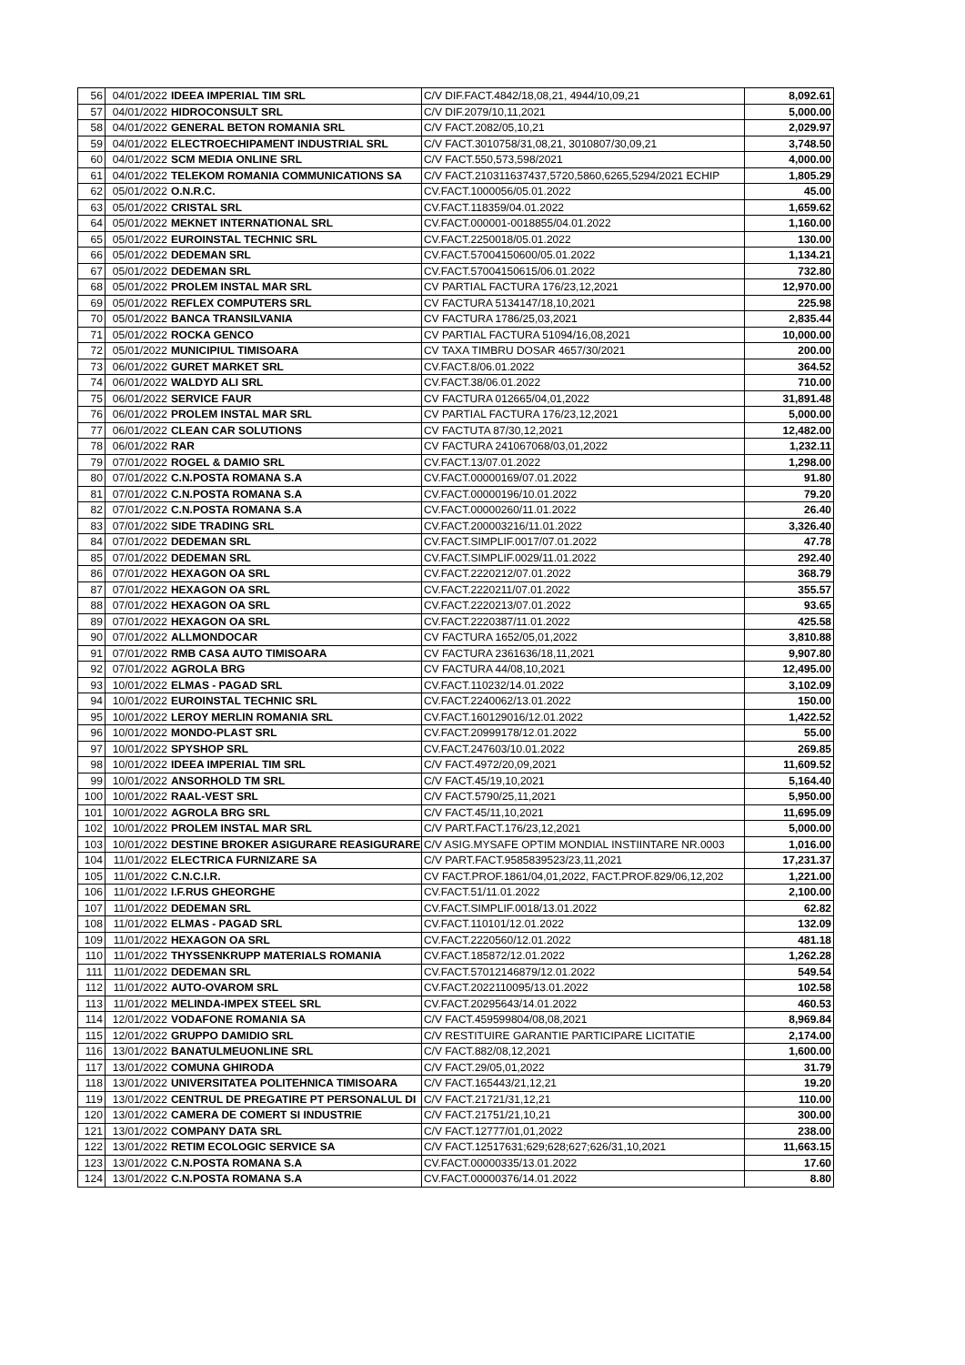| 56 | 04/01/2022 | IDEEA IMPERIAL TIM SRL | C/V DIF.FACT.4842/18,08,21, 4944/10,09,21 | 8,092.61 |
| 57 | 04/01/2022 | HIDROCONSULT SRL | C/V DIF.2079/10,11,2021 | 5,000.00 |
| 58 | 04/01/2022 | GENERAL BETON ROMANIA SRL | C/V FACT.2082/05,10,21 | 2,029.97 |
| 59 | 04/01/2022 | ELECTROECHIPAMENT INDUSTRIAL SRL | C/V FACT.3010758/31,08,21, 3010807/30,09,21 | 3,748.50 |
| 60 | 04/01/2022 | SCM MEDIA ONLINE SRL | C/V FACT.550,573,598/2021 | 4,000.00 |
| 61 | 04/01/2022 | TELEKOM ROMANIA COMMUNICATIONS SA | C/V FACT.210311637437,5720,5860,6265,5294/2021 ECHIP | 1,805.29 |
| 62 | 05/01/2022 | O.N.R.C. | CV.FACT.1000056/05.01.2022 | 45.00 |
| 63 | 05/01/2022 | CRISTAL SRL | CV.FACT.118359/04.01.2022 | 1,659.62 |
| 64 | 05/01/2022 | MEKNET INTERNATIONAL SRL | CV.FACT.000001-0018855/04.01.2022 | 1,160.00 |
| 65 | 05/01/2022 | EUROINSTAL TECHNIC SRL | CV.FACT.2250018/05.01.2022 | 130.00 |
| 66 | 05/01/2022 | DEDEMAN SRL | CV.FACT.57004150600/05.01.2022 | 1,134.21 |
| 67 | 05/01/2022 | DEDEMAN SRL | CV.FACT.57004150615/06.01.2022 | 732.80 |
| 68 | 05/01/2022 | PROLEM INSTAL MAR SRL | CV PARTIAL FACTURA 176/23,12,2021 | 12,970.00 |
| 69 | 05/01/2022 | REFLEX COMPUTERS SRL | CV FACTURA 5134147/18,10,2021 | 225.98 |
| 70 | 05/01/2022 | BANCA TRANSILVANIA | CV FACTURA 1786/25,03,2021 | 2,835.44 |
| 71 | 05/01/2022 | ROCKA GENCO | CV PARTIAL FACTURA 51094/16,08,2021 | 10,000.00 |
| 72 | 05/01/2022 | MUNICIPIUL TIMISOARA | CV TAXA TIMBRU DOSAR 4657/30/2021 | 200.00 |
| 73 | 06/01/2022 | GURET MARKET SRL | CV.FACT.8/06.01.2022 | 364.52 |
| 74 | 06/01/2022 | WALDYD ALI SRL | CV.FACT.38/06.01.2022 | 710.00 |
| 75 | 06/01/2022 | SERVICE FAUR | CV FACTURA 012665/04,01,2022 | 31,891.48 |
| 76 | 06/01/2022 | PROLEM INSTAL MAR SRL | CV PARTIAL FACTURA 176/23,12,2021 | 5,000.00 |
| 77 | 06/01/2022 | CLEAN CAR SOLUTIONS | CV FACTUTA 87/30,12,2021 | 12,482.00 |
| 78 | 06/01/2022 | RAR | CV FACTURA 241067068/03,01,2022 | 1,232.11 |
| 79 | 07/01/2022 | ROGEL & DAMIO SRL | CV.FACT.13/07.01.2022 | 1,298.00 |
| 80 | 07/01/2022 | C.N.POSTA ROMANA S.A | CV.FACT.00000169/07.01.2022 | 91.80 |
| 81 | 07/01/2022 | C.N.POSTA ROMANA S.A | CV.FACT.00000196/10.01.2022 | 79.20 |
| 82 | 07/01/2022 | C.N.POSTA ROMANA S.A | CV.FACT.00000260/11.01.2022 | 26.40 |
| 83 | 07/01/2022 | SIDE TRADING SRL | CV.FACT.200003216/11.01.2022 | 3,326.40 |
| 84 | 07/01/2022 | DEDEMAN SRL | CV.FACT.SIMPLIF.0017/07.01.2022 | 47.78 |
| 85 | 07/01/2022 | DEDEMAN SRL | CV.FACT.SIMPLIF.0029/11.01.2022 | 292.40 |
| 86 | 07/01/2022 | HEXAGON OA SRL | CV.FACT.2220212/07.01.2022 | 368.79 |
| 87 | 07/01/2022 | HEXAGON OA SRL | CV.FACT.2220211/07.01.2022 | 355.57 |
| 88 | 07/01/2022 | HEXAGON OA SRL | CV.FACT.2220213/07.01.2022 | 93.65 |
| 89 | 07/01/2022 | HEXAGON OA SRL | CV.FACT.2220387/11.01.2022 | 425.58 |
| 90 | 07/01/2022 | ALLMONDOCAR | CV FACTURA 1652/05,01,2022 | 3,810.88 |
| 91 | 07/01/2022 | RMB CASA AUTO TIMISOARA | CV FACTURA 2361636/18,11,2021 | 9,907.80 |
| 92 | 07/01/2022 | AGROLA BRG | CV FACTURA 44/08,10,2021 | 12,495.00 |
| 93 | 10/01/2022 | ELMAS - PAGAD SRL | CV.FACT.110232/14.01.2022 | 3,102.09 |
| 94 | 10/01/2022 | EUROINSTAL TECHNIC SRL | CV.FACT.2240062/13.01.2022 | 150.00 |
| 95 | 10/01/2022 | LEROY MERLIN ROMANIA SRL | CV.FACT.160129016/12.01.2022 | 1,422.52 |
| 96 | 10/01/2022 | MONDO-PLAST SRL | CV.FACT.20999178/12.01.2022 | 55.00 |
| 97 | 10/01/2022 | SPYSHOP SRL | CV.FACT.247603/10.01.2022 | 269.85 |
| 98 | 10/01/2022 | IDEEA IMPERIAL TIM SRL | C/V FACT.4972/20,09,2021 | 11,609.52 |
| 99 | 10/01/2022 | ANSORHOLD TM SRL | C/V FACT.45/19,10,2021 | 5,164.40 |
| 100 | 10/01/2022 | RAAL-VEST SRL | C/V FACT.5790/25,11,2021 | 5,950.00 |
| 101 | 10/01/2022 | AGROLA BRG SRL | C/V FACT.45/11,10,2021 | 11,695.09 |
| 102 | 10/01/2022 | PROLEM INSTAL MAR SRL | C/V PART.FACT.176/23,12,2021 | 5,000.00 |
| 103 | 10/01/2022 | DESTINE BROKER ASIGURARE REASIGURARE | C/V ASIG.MYSAFE OPTIM MONDIAL INSTIINTARE NR.0003 | 1,016.00 |
| 104 | 11/01/2022 | ELECTRICA FURNIZARE SA | C/V PART.FACT.9585839523/23,11,2021 | 17,231.37 |
| 105 | 11/01/2022 | C.N.C.I.R. | CV FACT.PROF.1861/04,01,2022, FACT.PROF.829/06,12,202 | 1,221.00 |
| 106 | 11/01/2022 | I.F.RUS GHEORGHE | CV.FACT.51/11.01.2022 | 2,100.00 |
| 107 | 11/01/2022 | DEDEMAN SRL | CV.FACT.SIMPLIF.0018/13.01.2022 | 62.82 |
| 108 | 11/01/2022 | ELMAS - PAGAD SRL | CV.FACT.110101/12.01.2022 | 132.09 |
| 109 | 11/01/2022 | HEXAGON OA SRL | CV.FACT.2220560/12.01.2022 | 481.18 |
| 110 | 11/01/2022 | THYSSENKRUPP MATERIALS ROMANIA | CV.FACT.185872/12.01.2022 | 1,262.28 |
| 111 | 11/01/2022 | DEDEMAN SRL | CV.FACT.57012146879/12.01.2022 | 549.54 |
| 112 | 11/01/2022 | AUTO-OVAROM SRL | CV.FACT.2022110095/13.01.2022 | 102.58 |
| 113 | 11/01/2022 | MELINDA-IMPEX STEEL SRL | CV.FACT.20295643/14.01.2022 | 460.53 |
| 114 | 12/01/2022 | VODAFONE ROMANIA SA | C/V FACT.459599804/08,08,2021 | 8,969.84 |
| 115 | 12/01/2022 | GRUPPO DAMIDIO SRL | C/V RESTITUIRE GARANTIE PARTICIPARE LICITATIE | 2,174.00 |
| 116 | 13/01/2022 | BANATULMEUONLINE SRL | C/V FACT.882/08,12,2021 | 1,600.00 |
| 117 | 13/01/2022 | COMUNA GHIRODA | C/V FACT.29/05,01,2022 | 31.79 |
| 118 | 13/01/2022 | UNIVERSITATEA POLITEHNICA TIMISOARA | C/V FACT.165443/21,12,21 | 19.20 |
| 119 | 13/01/2022 | CENTRUL DE PREGATIRE PT PERSONALUL DI | C/V FACT.21721/31,12,21 | 110.00 |
| 120 | 13/01/2022 | CAMERA DE COMERT SI INDUSTRIE | C/V FACT.21751/21,10,21 | 300.00 |
| 121 | 13/01/2022 | COMPANY DATA SRL | C/V FACT.12777/01,01,2022 | 238.00 |
| 122 | 13/01/2022 | RETIM ECOLOGIC SERVICE SA | C/V FACT.12517631;629;628;627;626/31,10,2021 | 11,663.15 |
| 123 | 13/01/2022 | C.N.POSTA ROMANA S.A | CV.FACT.00000335/13.01.2022 | 17.60 |
| 124 | 13/01/2022 | C.N.POSTA ROMANA S.A | CV.FACT.00000376/14.01.2022 | 8.80 |